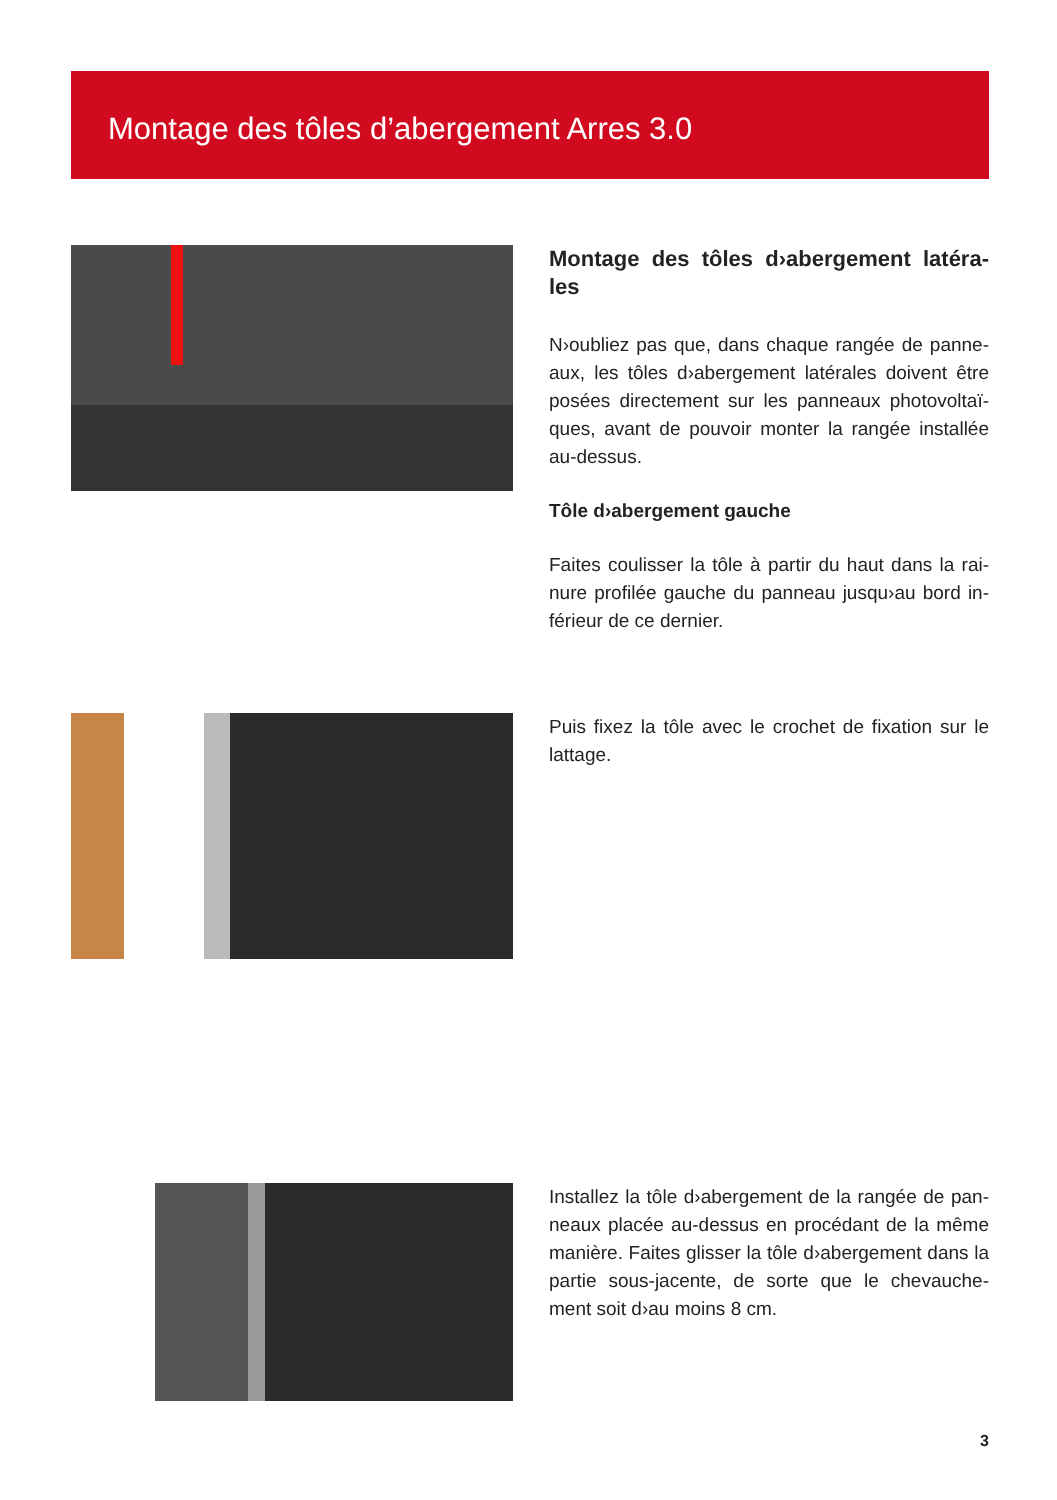Montage des tôles d’abergement Arres 3.0
Montage des tôles d›abergement latéra-les
N›oubliez pas que, dans chaque rangée de panne-aux, les tôles d›abergement latérales doivent être posées directement sur les panneaux photovoltaï-ques, avant de pouvoir monter la rangée installée au-dessus.
Tôle d›abergement gauche
Faites coulisser la tôle à partir du haut dans la rai-nure profilée gauche du panneau jusqu›au bord in-férieur de ce dernier.
Puis fixez la tôle avec le crochet de fixation sur le lattage.
Installez la tôle d›abergement de la rangée de pan-neaux placée au-dessus en procédant de la même manière. Faites glisser la tôle d›abergement dans la partie sous-jacente, de sorte que le chevauche-ment soit d›au moins 8 cm.
3